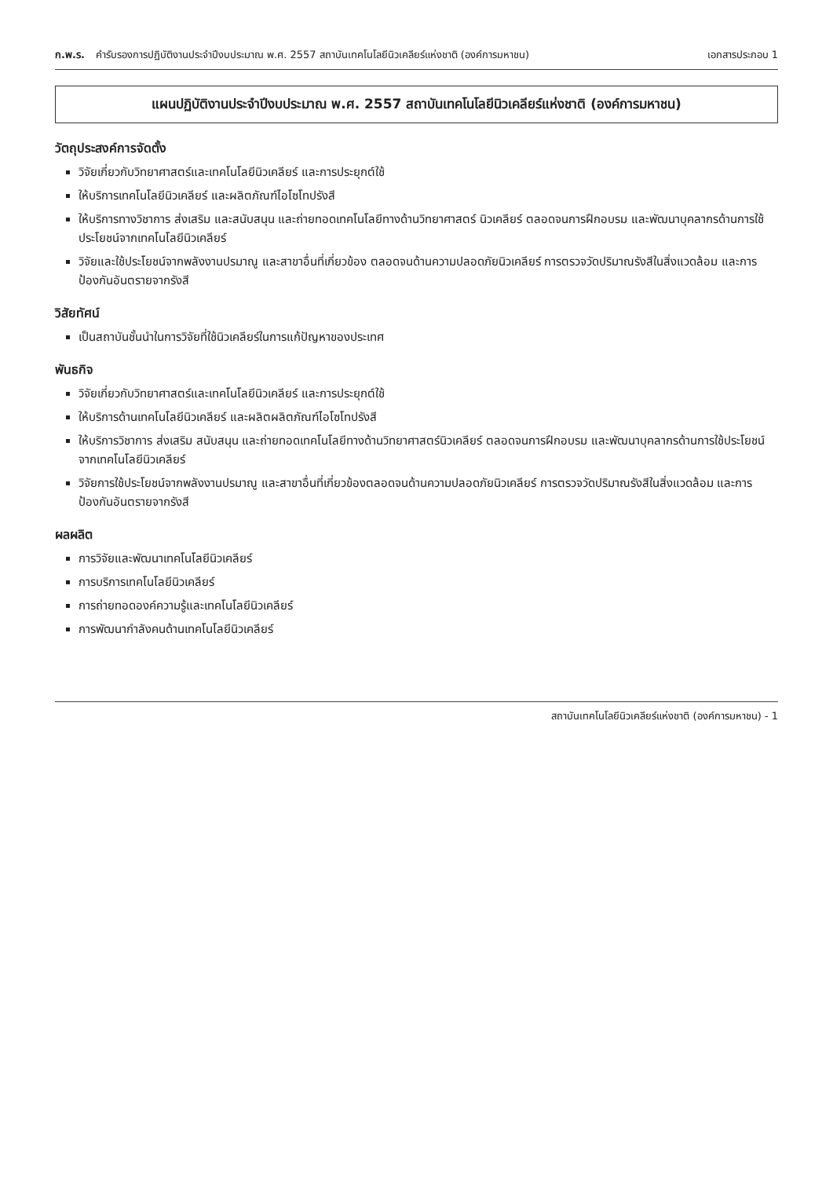ก.พ.ร. คำรับรองการปฏิบัติงานประจำปีงบประมาณ พ.ศ. 2557 สถาบันเทคโนโลยีนิวเคลียร์แห่งชาติ (องค์การมหาชน)
เอกสารประกอบ 1
แผนปฏิบัติงานประจำปีงบประมาณ พ.ศ. 2557 สถาบันเทคโนโลยีนิวเคลียร์แห่งชาติ (องค์การมหาชน)
วัตถุประสงค์การจัดตั้ง
วิจัยเกี่ยวกับวิทยาศาสตร์และเทคโนโลยีนิวเคลียร์ และการประยุกต์ใช้
ให้บริการเทคโนโลยีนิวเคลียร์ และผลิตภัณฑ์ไอโซโทปรังสี
ให้บริการทางวิชาการ ส่งเสริม และสนับสนุน และถ่ายทอดเทคโนโลยีทางด้านวิทยาศาสตร์ นิวเคลียร์ ตลอดจนการฝึกอบรม และพัฒนาบุคลากรด้านการใช้ประโยชน์จากเทคโนโลยีนิวเคลียร์
วิจัยและใช้ประโยชน์จากพลังงานปรมาณู และสาขาอื่นที่เกี่ยวข้อง ตลอดจนด้านความปลอดภัยนิวเคลียร์ การตรวจวัดปริมาณรังสีในสิ่งแวดล้อม และการป้องกันอันตรายจากรังสี
วิสัยทัศน์
เป็นสถาบันชั้นนำในการวิจัยที่ใช้นิวเคลียร์ในการแก้ปัญหาของประเทศ
พันธกิจ
วิจัยเกี่ยวกับวิทยาศาสตร์และเทคโนโลยีนิวเคลียร์ และการประยุกต์ใช้
ให้บริการด้านเทคโนโลยีนิวเคลียร์ และผลิตผลิตภัณฑ์ไอโซโทปรังสี
ให้บริการวิชาการ ส่งเสริม สนับสนุน และถ่ายทอดเทคโนโลยีทางด้านวิทยาศาสตร์นิวเคลียร์ ตลอดจนการฝึกอบรม และพัฒนาบุคลากรด้านการใช้ประโยชน์จากเทคโนโลยีนิวเคลียร์
วิจัยการใช้ประโยชน์จากพลังงานปรมาณู และสาขาอื่นที่เกี่ยวข้องตลอดจนด้านความปลอดภัยนิวเคลียร์ การตรวจวัดปริมาณรังสีในสิ่งแวดล้อม และการป้องกันอันตรายจากรังสี
ผลผลิต
การวิจัยและพัฒนาเทคโนโลยีนิวเคลียร์
การบริการเทคโนโลยีนิวเคลียร์
การถ่ายทอดองค์ความรู้และเทคโนโลยีนิวเคลียร์
การพัฒนากำลังคนด้านเทคโนโลยีนิวเคลียร์
สถาบันเทคโนโลยีนิวเคลียร์แห่งชาติ (องค์การมหาชน) - 1